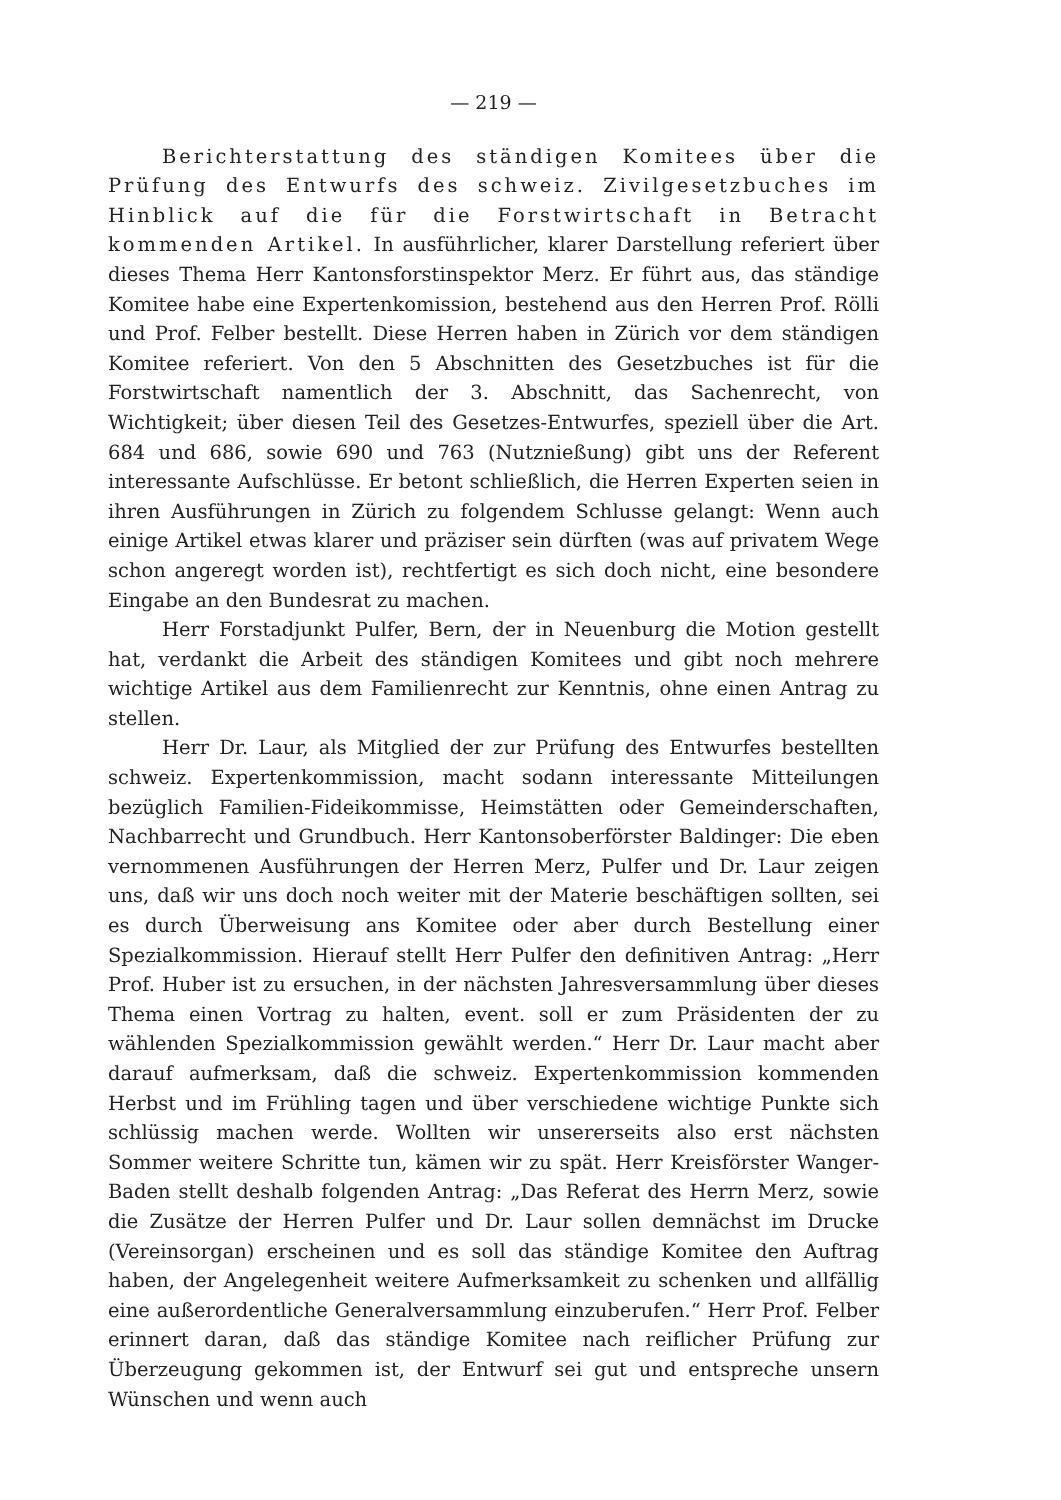— 219 —
Berichterstattung des ständigen Komitees über die Prüfung des Entwurfs des schweiz. Zivilgesetzbuches im Hinblick auf die für die Forstwirtschaft in Betracht kommenden Artikel. In ausführlicher, klarer Darstellung referiert über dieses Thema Herr Kantonsforstinspektor Merz. Er führt aus, das ständige Komitee habe eine Expertenkomission, bestehend aus den Herren Prof. Rölli und Prof. Felber bestellt. Diese Herren haben in Zürich vor dem ständigen Komitee referiert. Von den 5 Abschnitten des Gesetzbuches ist für die Forstwirtschaft namentlich der 3. Abschnitt, das Sachenrecht, von Wichtigkeit; über diesen Teil des Gesetzes-Entwurfes, speziell über die Art. 684 und 686, sowie 690 und 763 (Nutznießung) gibt uns der Referent interessante Aufschlüsse. Er betont schließlich, die Herren Experten seien in ihren Ausführungen in Zürich zu folgendem Schlusse gelangt: Wenn auch einige Artikel etwas klarer und präziser sein dürften (was auf privatem Wege schon angeregt worden ist), rechtfertigt es sich doch nicht, eine besondere Eingabe an den Bundesrat zu machen.
Herr Forstadjunkt Pulfer, Bern, der in Neuenburg die Motion gestellt hat, verdankt die Arbeit des ständigen Komitees und gibt noch mehrere wichtige Artikel aus dem Familienrecht zur Kenntnis, ohne einen Antrag zu stellen.
Herr Dr. Laur, als Mitglied der zur Prüfung des Entwurfes bestellten schweiz. Expertenkommission, macht sodann interessante Mitteilungen bezüglich Familien-Fideikommisse, Heimstätten oder Gemeinderschaften, Nachbarrecht und Grundbuch. Herr Kantonsoberförster Baldinger: Die eben vernommenen Ausführungen der Herren Merz, Pulfer und Dr. Laur zeigen uns, daß wir uns doch noch weiter mit der Materie beschäftigen sollten, sei es durch Überweisung ans Komitee oder aber durch Bestellung einer Spezialkommission. Hierauf stellt Herr Pulfer den definitiven Antrag: „Herr Prof. Huber ist zu ersuchen, in der nächsten Jahresversammlung über dieses Thema einen Vortrag zu halten, event. soll er zum Präsidenten der zu wählenden Spezialkommission gewählt werden.“ Herr Dr. Laur macht aber darauf aufmerksam, daß die schweiz. Expertenkommission kommenden Herbst und im Frühling tagen und über verschiedene wichtige Punkte sich schlüssig machen werde. Wollten wir unsererseits also erst nächsten Sommer weitere Schritte tun, kämen wir zu spät. Herr Kreisförster Wanger-Baden stellt deshalb folgenden Antrag: „Das Referat des Herrn Merz, sowie die Zusätze der Herren Pulfer und Dr. Laur sollen demnächst im Drucke (Vereinsorgan) erscheinen und es soll das ständige Komitee den Auftrag haben, der Angelegenheit weitere Aufmerksamkeit zu schenken und allfällig eine außerordentliche Generalversammlung einzuberufen.“ Herr Prof. Felber erinnert daran, daß das ständige Komitee nach reiflicher Prüfung zur Überzeugung gekommen ist, der Entwurf sei gut und entspreche unsern Wünschen und wenn auch